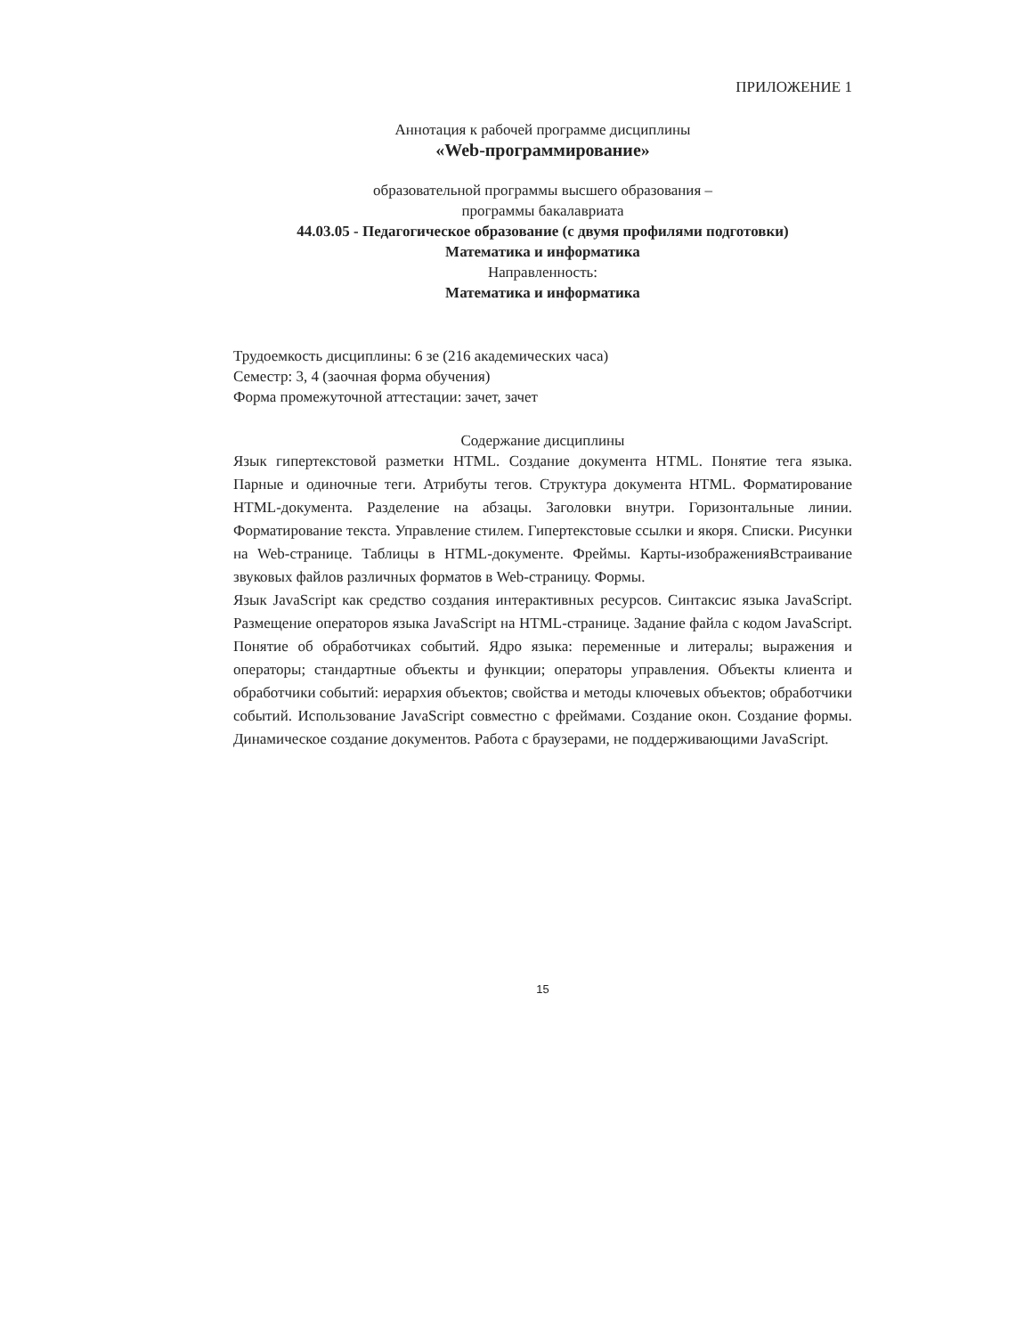ПРИЛОЖЕНИЕ 1
Аннотация к рабочей программе дисциплины
«Web-программирование»
образовательной программы высшего образования –
программы бакалавриата
44.03.05 - Педагогическое образование (с двумя профилями подготовки)
Математика и информатика
Направленность:
Математика и информатика
Трудоемкость дисциплины: 6 зе (216 академических часа)
Семестр: 3, 4 (заочная форма обучения)
Форма промежуточной аттестации: зачет, зачет
Содержание дисциплины
Язык гипертекстовой разметки HTML. Создание документа HTML. Понятие тега языка. Парные и одиночные теги. Атрибуты тегов. Структура документа HTML. Форматирование HTML-документа. Разделение на абзацы. Заголовки внутри. Горизонтальные линии. Форматирование текста. Управление стилем. Гипертекстовые ссылки и якоря. Списки. Рисунки на Web-странице. Таблицы в HTML-документе. Фреймы. Карты-изображенияВстраивание звуковых файлов различных форматов в Web-страницу. Формы.
Язык JavaScript как средство создания интерактивных ресурсов. Синтаксис языка JavaScript. Размещение операторов языка JavaScript на HTML-странице. Задание файла с кодом JavaScript. Понятие об обработчиках событий. Ядро языка: переменные и литералы; выражения и операторы; стандартные объекты и функции; операторы управления. Объекты клиента и обработчики событий: иерархия объектов; свойства и методы ключевых объектов; обработчики событий. Использование JavaScript совместно с фреймами. Создание окон. Создание формы. Динамическое создание документов. Работа с браузерами, не поддерживающими JavaScript.
15